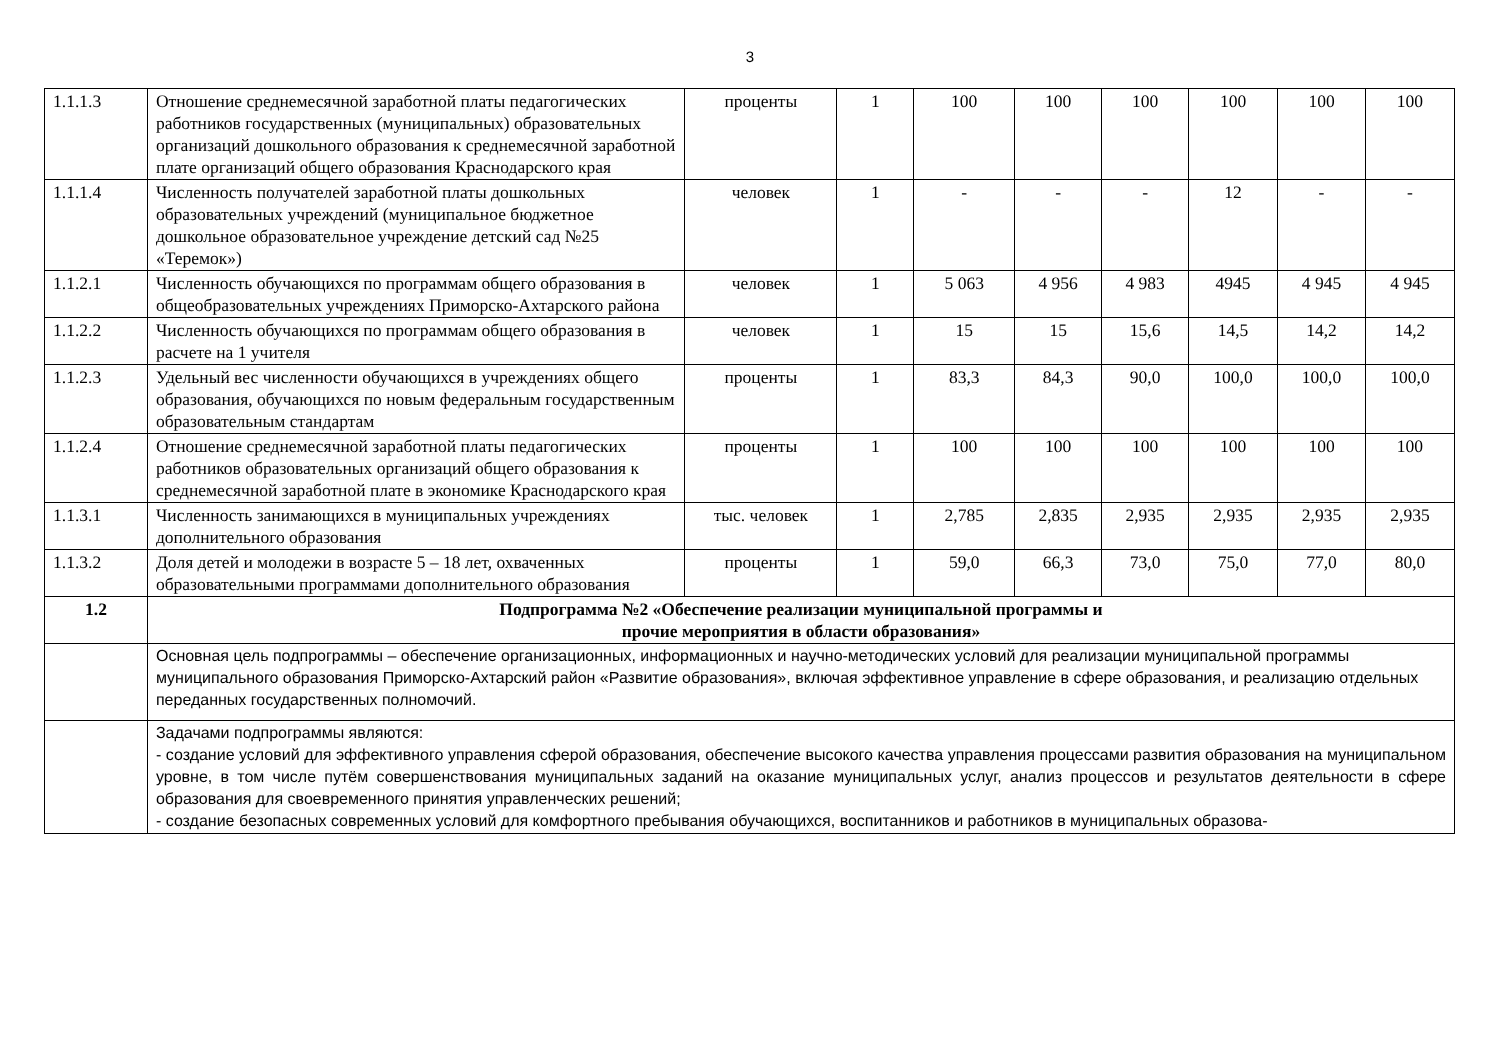3
| 1.1.1.3 | Отношение среднемесячной заработной платы педагогических работников государственных (муниципальных) образовательных организаций дошкольного образования к среднемесячной заработной плате организаций общего образования Краснодарского края | проценты | 1 | 100 | 100 | 100 | 100 | 100 | 100 |
| 1.1.1.4 | Численность получателей заработной платы дошкольных образовательных учреждений (муниципальное бюджетное дошкольное образовательное учреждение детский сад №25 «Теремок») | человек | 1 | - | - | - | 12 | - | - |
| 1.1.2.1 | Численность обучающихся по программам общего образования в общеобразовательных учреждениях Приморско-Ахтарского района | человек | 1 | 5 063 | 4 956 | 4 983 | 4945 | 4 945 | 4 945 |
| 1.1.2.2 | Численность обучающихся по программам общего образования в расчете на 1 учителя | человек | 1 | 15 | 15 | 15,6 | 14,5 | 14,2 | 14,2 |
| 1.1.2.3 | Удельный вес численности обучающихся в учреждениях общего образования, обучающихся по новым федеральным государственным образовательным стандартам | проценты | 1 | 83,3 | 84,3 | 90,0 | 100,0 | 100,0 | 100,0 |
| 1.1.2.4 | Отношение среднемесячной заработной платы педагогических работников образовательных организаций общего образования к среднемесячной заработной плате в экономике Краснодарского края | проценты | 1 | 100 | 100 | 100 | 100 | 100 | 100 |
| 1.1.3.1 | Численность занимающихся в муниципальных учреждениях дополнительного образования | тыс. человек | 1 | 2,785 | 2,835 | 2,935 | 2,935 | 2,935 | 2,935 |
| 1.1.3.2 | Доля детей и молодежи в возрасте 5 – 18 лет, охваченных образовательными программами дополнительного образования | проценты | 1 | 59,0 | 66,3 | 73,0 | 75,0 | 77,0 | 80,0 |
| 1.2 | Подпрограмма №2 «Обеспечение реализации муниципальной программы и прочие мероприятия в области образования» | | | | | | | | |
| | Основная цель подпрограммы – обеспечение организационных, информационных и научно-методических условий для реализации муниципальной программы муниципального образования Приморско-Ахтарский район «Развитие образования», включая эффективное управление в сфере образования, и реализацию отдельных переданных государственных полномочий. | | | | | | | | |
| | Задачами подпрограммы являются: - создание условий для эффективного управления сферой образования, обеспечение высокого качества управления процессами развития образования на муниципальном уровне, в том числе путём совершенствования муниципальных заданий на оказание муниципальных услуг, анализ процессов и результатов деятельности в сфере образования для своевременного принятия управленческих решений; - создание безопасных современных условий для комфортного пребывания обучающихся, воспитанников и работников в муниципальных образова- | | | | | | | | |